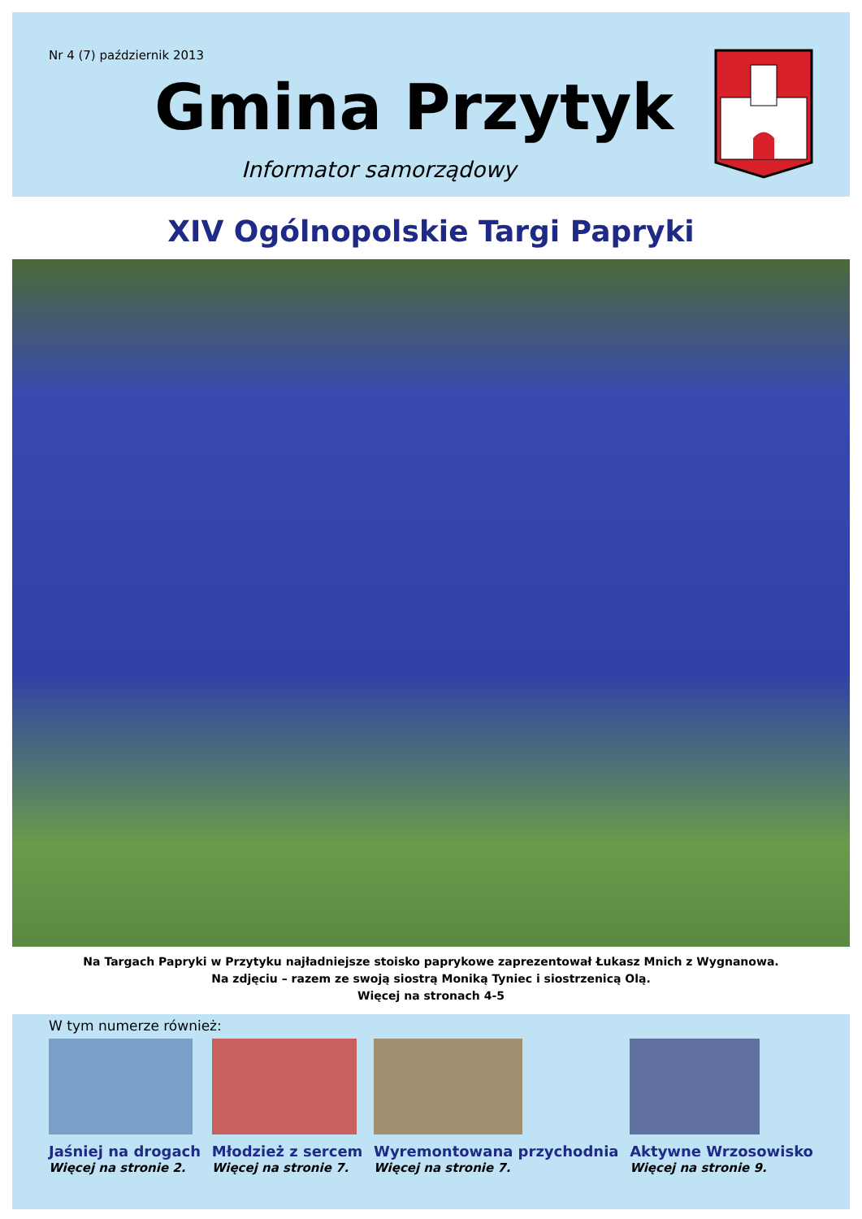Nr 4 (7) październik 2013
Gmina Przytyk
Informator samorządowy
XIV Ogólnopolskie Targi Papryki
Na Targach Papryki w Przytyku najładniejsze stoisko paprykowe zaprezentował Łukasz Mnich z Wygnanowa.
Na zdjęciu – razem ze swoją siostrą Moniką Tyniec i siostrzenicą Olą.
Więcej na stronach 4-5
W tym numerze również:
Jaśniej na drogach
Więcej na stronie 2.
Młodzież z sercem
Więcej na stronie 7.
Wyremontowana przychodnia
Więcej na stronie 7.
Aktywne Wrzosowisko
Więcej na stronie 9.